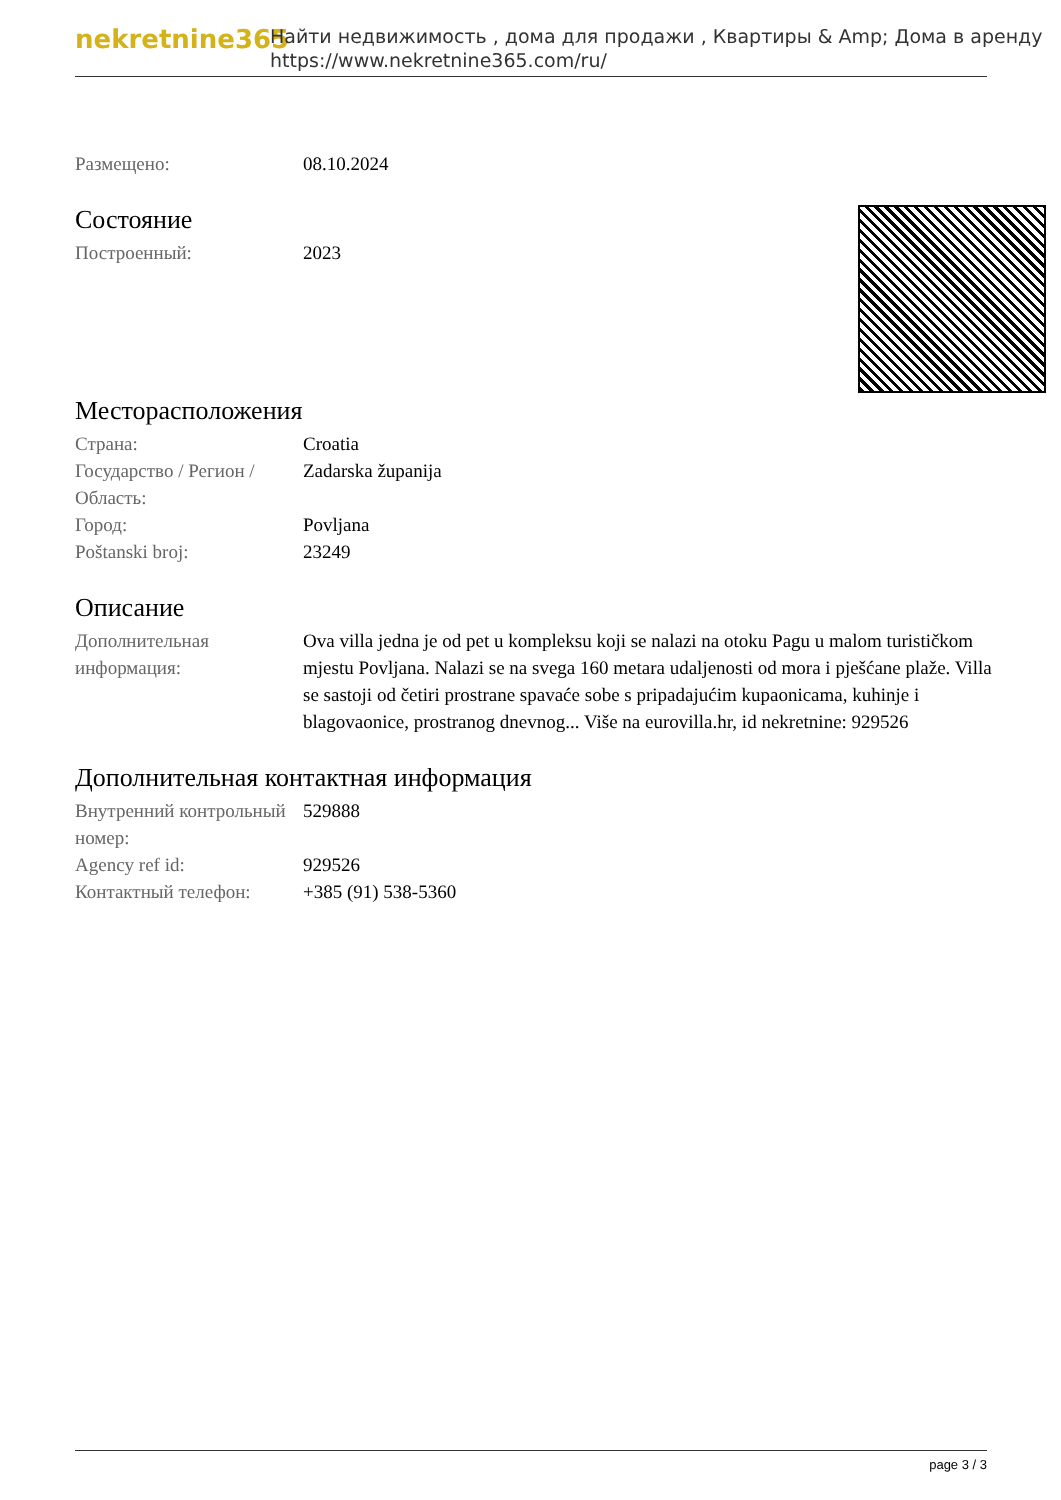nekretnine365
Найти недвижимость , дома для продажи , Квартиры & Amp; Дома в аренду
https://www.nekretnine365.com/ru/
| Размещено: | 08.10.2024 |
Состояние
| Построенный: | 2023 |
Месторасположения
| Страна: | Croatia |
| Государство / Регион / Область: | Zadarska županija |
| Город: | Povljana |
| Poštanski broj: | 23249 |
Описание
| Дополнительная информация: | Ova villa jedna je od pet u kompleksu koji se nalazi na otoku Pagu u malom turističkom mjestu Povljana. Nalazi se na svega 160 metara udaljenosti od mora i pješćane plaže. Villa se sastoji od četiri prostrane spavaće sobe s pripadajućim kupaonicama, kuhinje i blagovaonice, prostranog dnevnog... Više na eurovilla.hr, id nekretnine: 929526 |
Дополнительная контактная информация
| Внутренний контрольный номер: | 529888 |
| Agency ref id: | 929526 |
| Контактный телефон: | +385 (91) 538-5360 |
page 3 / 3